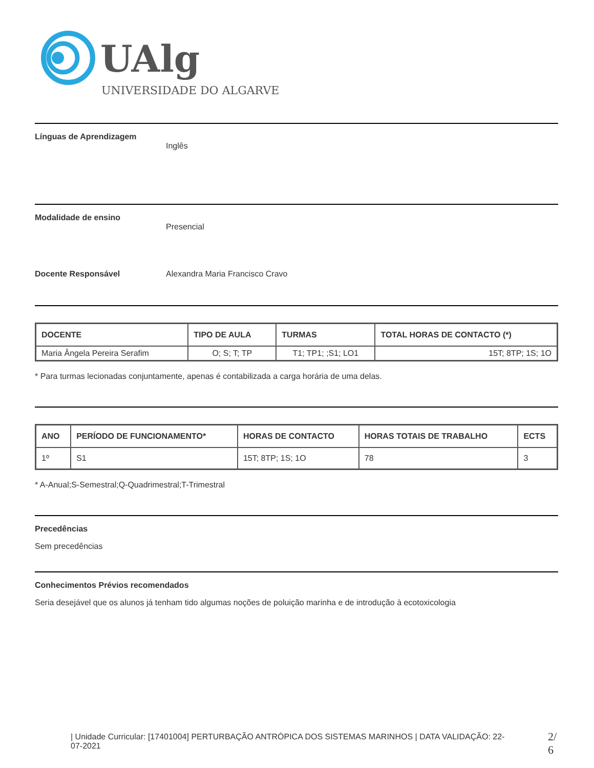UAlg
UNIVERSIDADE DO ALGARVE
Línguas de Aprendizagem
Inglês
Modalidade de ensino
Presencial
Docente Responsável Alexandra Maria Francisco Cravo
| DOCENTE | TIPO DE AULA | TURMAS | TOTAL HORAS DE CONTACTO (*) |
| --- | --- | --- | --- |
| Maria Ângela Pereira Serafim | O; S; T; TP | T1; TP1; ;S1; LO1 | 15T; 8TP; 1S; 1O |
* Para turmas lecionadas conjuntamente, apenas é contabilizada a carga horária de uma delas.
| ANO | PERÍODO DE FUNCIONAMENTO* | HORAS DE CONTACTO | HORAS TOTAIS DE TRABALHO | ECTS |
| --- | --- | --- | --- | --- |
| 1º | S1 | 15T; 8TP; 1S; 1O | 78 | 3 |
* A-Anual;S-Semestral;Q-Quadrimestral;T-Trimestral
Precedências
Sem precedências
Conhecimentos Prévios recomendados
Seria desejável que os alunos já tenham tido algumas noções de poluição marinha e de introdução à ecotoxicologia
| Unidade Curricular: [17401004] PERTURBAÇÃO ANTRÓPICA DOS SISTEMAS MARINHOS | DATA VALIDAÇÃO: 22-07-2021
2/ 6